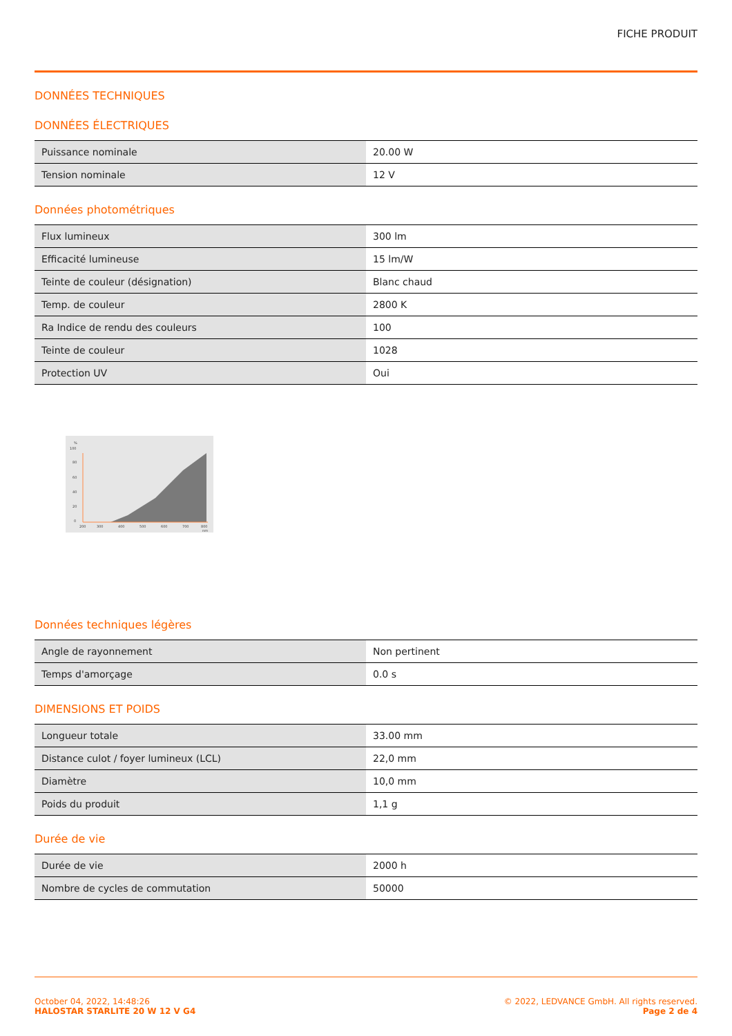FICHE PRODUIT
DONNÉES TECHNIQUES
DONNÉES ÉLECTRIQUES
| Puissance nominale | 20.00 W |
| Tension nominale | 12 V |
Données photométriques
| Flux lumineux | 300 lm |
| Efficacité lumineuse | 15 lm/W |
| Teinte de couleur (désignation) | Blanc chaud |
| Temp. de couleur | 2800 K |
| Ra Indice de rendu des couleurs | 100 |
| Teinte de couleur | 1028 |
| Protection UV | Oui |
%
100
80
60
40
20
0
200
300
400
500
600
700
800
nm
Données techniques légères
| Angle de rayonnement | Non pertinent |
| Temps d'amorçage | 0.0 s |
DIMENSIONS ET POIDS
| Longueur totale | 33.00 mm |
| Distance culot / foyer lumineux (LCL) | 22,0 mm |
| Diamètre | 10,0 mm |
| Poids du produit | 1,1 g |
Durée de vie
| Durée de vie | 2000 h |
| Nombre de cycles de commutation | 50000 |
October 04, 2022, 14:48:26
HALOSTAR STARLITE 20 W 12 V G4
© 2022, LEDVANCE GmbH. All rights reserved.
Page 2 de 4